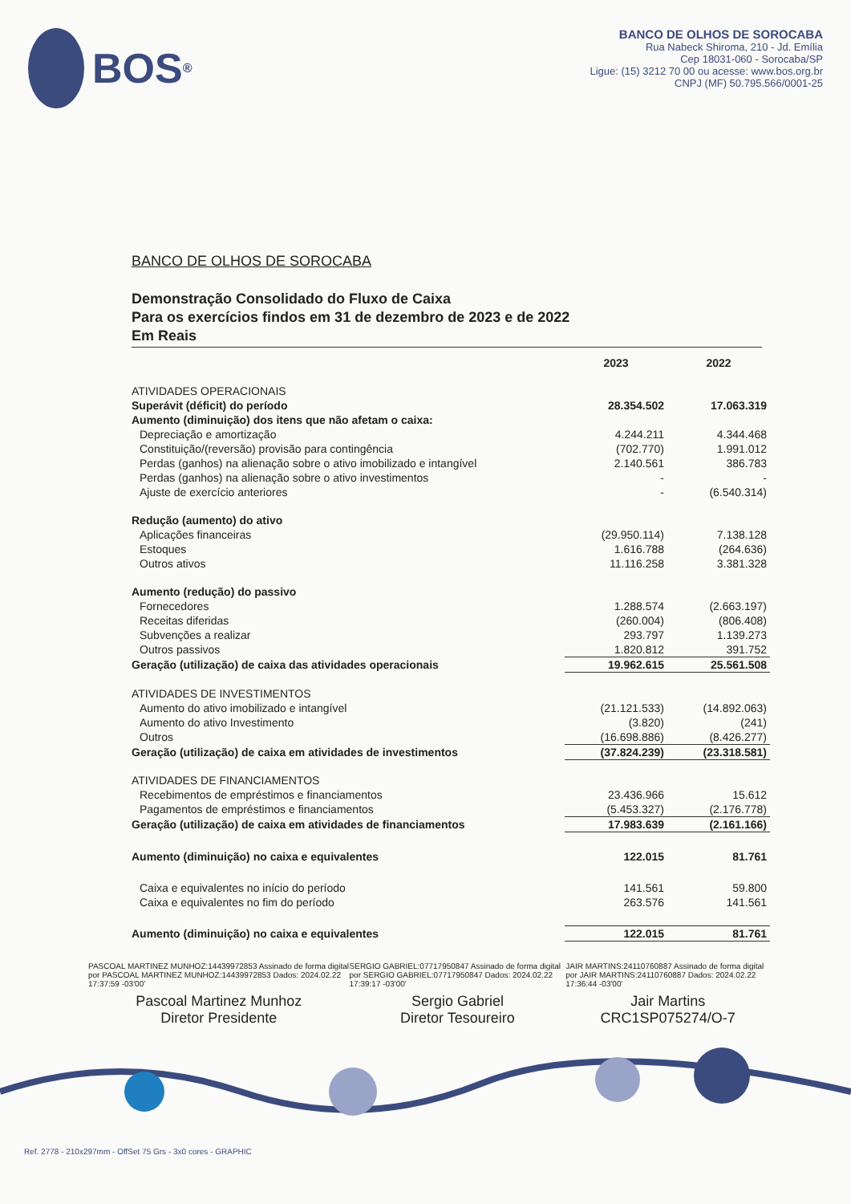BOS<sup>®</sup>
BANCO DE OLHOS DE SOROCABA
Rua Nabeck Shiroma, 210 - Jd. Emília
Cep 18031-060 - Sorocaba/SP
Ligue: (15) 3212 70 00 ou acesse: www.bos.org.br
CNPJ (MF) 50.795.566/0001-25
BANCO DE OLHOS DE SOROCABA
Demonstração Consolidado do Fluxo de Caixa
Para os exercícios findos em 31 de dezembro de 2023 e de 2022
Em Reais
| | 2023 | 2022 |
| ATIVIDADES OPERACIONAIS | | |
| Superávit (déficit) do período | 28.354.502 | 17.063.319 |
| Aumento (diminuição) dos itens que não afetam o caixa: | | |
| Depreciação e amortização | 4.244.211 | 4.344.468 |
| Constituição/(reversão) provisão para contingência | (702.770) | 1.991.012 |
| Perdas (ganhos) na alienação sobre o ativo imobilizado e intangível | 2.140.561 | 386.783 |
| Perdas (ganhos) na alienação sobre o ativo investimentos | - | - |
| Ajuste de exercício anteriores | - | (6.540.314) |
| Redução (aumento) do ativo | | |
| Aplicações financeiras | (29.950.114) | 7.138.128 |
| Estoques | 1.616.788 | (264.636) |
| Outros ativos | 11.116.258 | 3.381.328 |
| Aumento (redução) do passivo | | |
| Fornecedores | 1.288.574 | (2.663.197) |
| Receitas diferidas | (260.004) | (806.408) |
| Subvenções a realizar | 293.797 | 1.139.273 |
| Outros passivos | 1.820.812 | 391.752 |
| Geração (utilização) de caixa das atividades operacionais | 19.962.615 | 25.561.508 |
| ATIVIDADES DE INVESTIMENTOS | | |
| Aumento do ativo imobilizado e intangível | (21.121.533) | (14.892.063) |
| Aumento do ativo Investimento | (3.820) | (241) |
| Outros | (16.698.886) | (8.426.277) |
| Geração (utilização) de caixa em atividades de investimentos | (37.824.239) | (23.318.581) |
| ATIVIDADES DE FINANCIAMENTOS | | |
| Recebimentos de empréstimos e financiamentos | 23.436.966 | 15.612 |
| Pagamentos de empréstimos e financiamentos | (5.453.327) | (2.176.778) |
| Geração (utilização) de caixa em atividades de financiamentos | 17.983.639 | (2.161.166) |
| Aumento (diminuição) no caixa e equivalentes | 122.015 | 81.761 |
| Caixa e equivalentes no início do período | 141.561 | 59.800 |
| Caixa e equivalentes no fim do período | 263.576 | 141.561 |
| Aumento (diminuição) no caixa e equivalentes | 122.015 | 81.761 |
PASCOAL MARTINEZ MUNHOZ:14439972853 Assinado de forma digital por PASCOAL MARTINEZ MUNHOZ:14439972853 Dados: 2024.02.22 17:37:59 -03'00'
Pascoal Martinez Munhoz
Diretor Presidente
SERGIO GABRIEL:07717950847 Assinado de forma digital por SERGIO GABRIEL:07717950847 Dados: 2024.02.22 17:39:17 -03'00'
Sergio Gabriel
Diretor Tesoureiro
JAIR MARTINS:24110760887 Assinado de forma digital por JAIR MARTINS:24110760887 Dados: 2024.02.22 17:36:44 -03'00'
Jair Martins
CRC1SP075274/O-7
Ref. 2778 - 210x297mm - OffSet 75 Grs - 3x0 cores - GRAPHIC